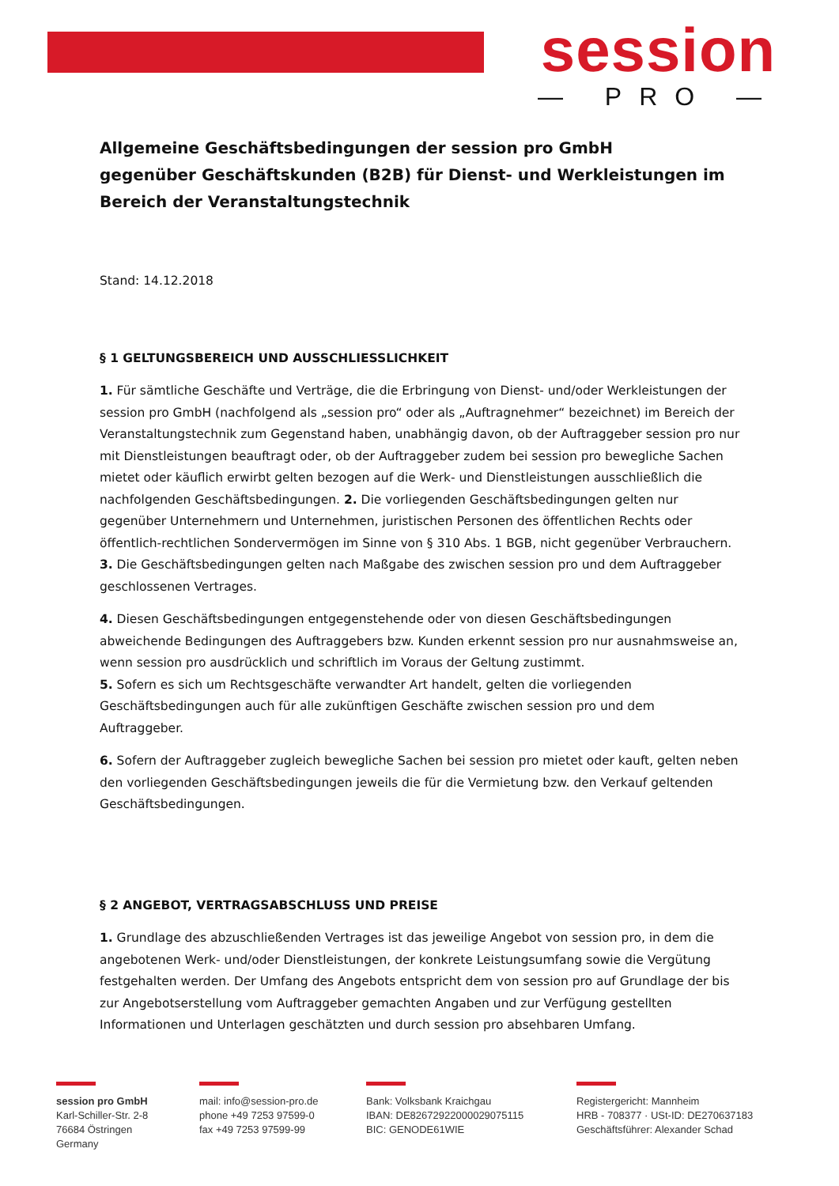session
— PRO —
Allgemeine Geschäftsbedingungen der session pro GmbH
gegenüber Geschäftskunden (B2B) für Dienst- und Werkleistungen im Bereich der Veranstaltungstechnik
Stand: 14.12.2018
§ 1 GELTUNGSBEREICH UND AUSSCHLIESSLICHKEIT
1. Für sämtliche Geschäfte und Verträge, die die Erbringung von Dienst- und/oder Werkleistungen der session pro GmbH (nachfolgend als „session pro“ oder als „Auftragnehmer“ bezeichnet) im Bereich der Veranstaltungstechnik zum Gegenstand haben, unabhängig davon, ob der Auftraggeber session pro nur mit Dienstleistungen beauftragt oder, ob der Auftraggeber zudem bei session pro bewegliche Sachen mietet oder käuflich erwirbt gelten bezogen auf die Werk- und Dienstleistungen ausschließlich die nachfolgenden Geschäftsbedingungen. 2. Die vorliegenden Geschäftsbedingungen gelten nur gegenüber Unternehmern und Unternehmen, juristischen Personen des öffentlichen Rechts oder öffentlich-rechtlichen Sondervermögen im Sinne von § 310 Abs. 1 BGB, nicht gegenüber Verbrauchern.
3. Die Geschäftsbedingungen gelten nach Maßgabe des zwischen session pro und dem Auftraggeber geschlossenen Vertrages.
4. Diesen Geschäftsbedingungen entgegenstehende oder von diesen Geschäftsbedingungen abweichende Bedingungen des Auftraggebers bzw. Kunden erkennt session pro nur ausnahmsweise an, wenn session pro ausdrücklich und schriftlich im Voraus der Geltung zustimmt.
5. Sofern es sich um Rechtsgeschäfte verwandter Art handelt, gelten die vorliegenden Geschäftsbedingungen auch für alle zukünftigen Geschäfte zwischen session pro und dem Auftraggeber.
6. Sofern der Auftraggeber zugleich bewegliche Sachen bei session pro mietet oder kauft, gelten neben den vorliegenden Geschäftsbedingungen jeweils die für die Vermietung bzw. den Verkauf geltenden Geschäftsbedingungen.
§ 2 ANGEBOT, VERTRAGSABSCHLUSS UND PREISE
1. Grundlage des abzuschließenden Vertrages ist das jeweilige Angebot von session pro, in dem die angebotenen Werk- und/oder Dienstleistungen, der konkrete Leistungsumfang sowie die Vergütung festgehalten werden. Der Umfang des Angebots entspricht dem von session pro auf Grundlage der bis zur Angebotserstellung vom Auftraggeber gemachten Angaben und zur Verfügung gestellten Informationen und Unterlagen geschätzten und durch session pro absehbaren Umfang.
session pro GmbH
Karl-Schiller-Str. 2-8
76684 Östringen
Germany
mail: info@session-pro.de
phone +49 7253 97599-0
fax +49 7253 97599-99
Bank: Volksbank Kraichgau
IBAN: DE82672922000029075115
BIC: GENODE61WIE
Registergericht: Mannheim
HRB - 708377 · USt-ID: DE270637183
Geschäftsführer: Alexander Schad